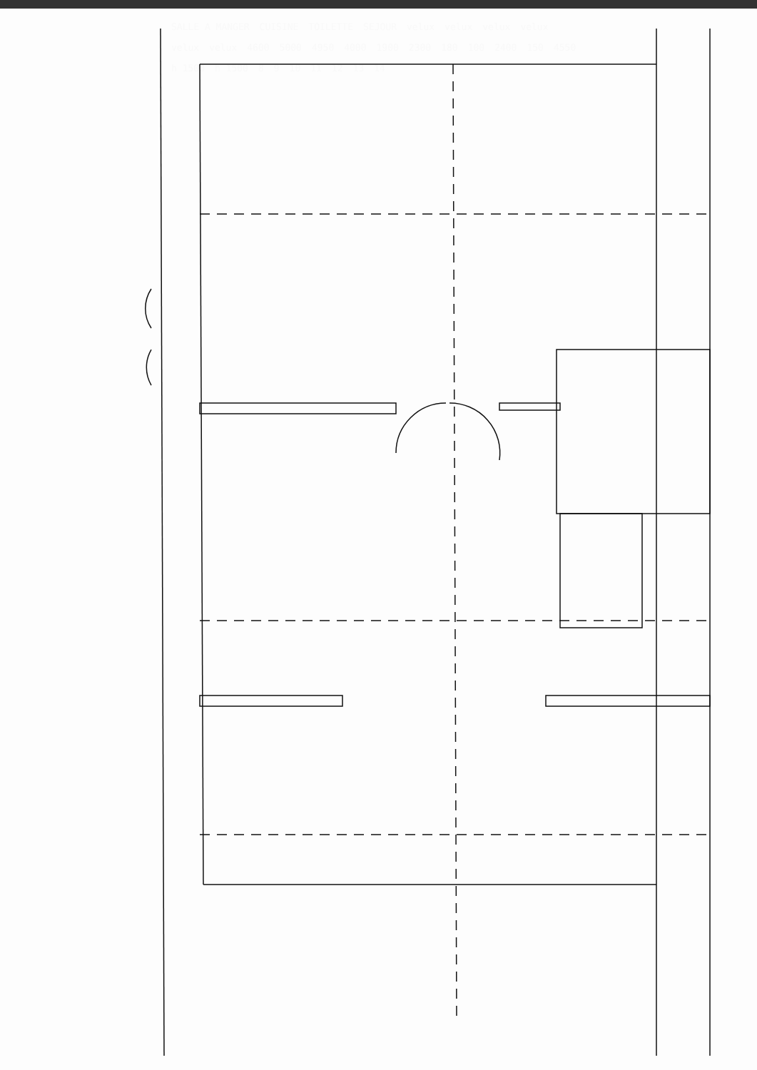SALLE A MANGER CUISINE TOILETTE SEJOUR velux velux velux velux velux velux 4600 5000 4950 4000 1900 2300 180 100 2400 150 4550 h 1500 h 1500 8 9 10 11 12 13 14